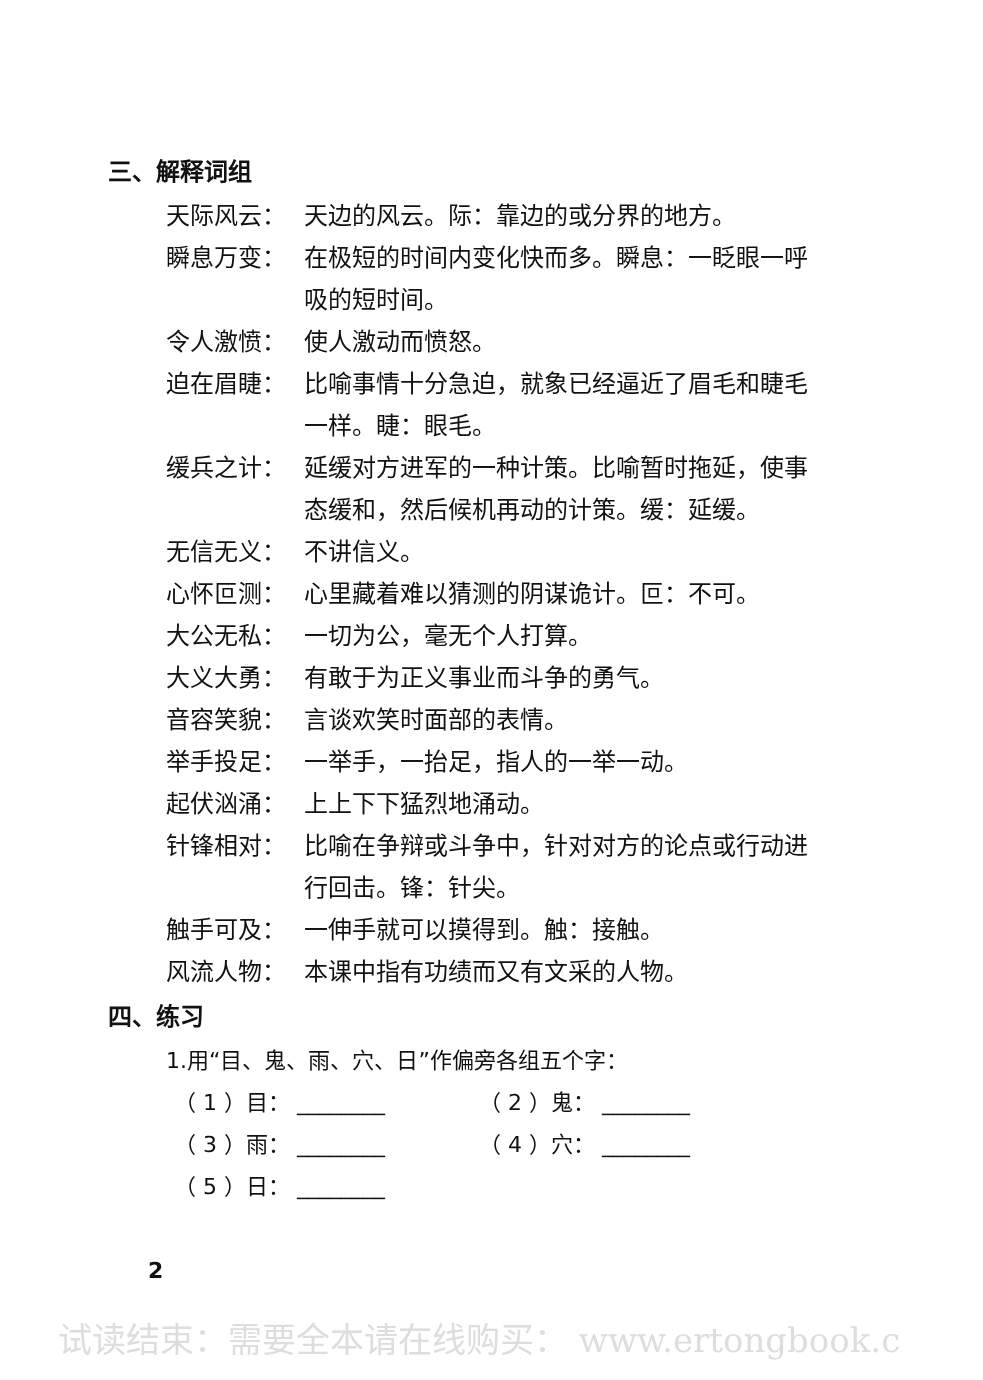三、解释词组
天际风云： 天边的风云。际：靠边的或分界的地方。
瞬息万变： 在极短的时间内变化快而多。瞬息：一眨眼一呼吸的短时间。
令人激愤： 使人激动而愤怒。
迫在眉睫： 比喻事情十分急迫，就象已经逼近了眉毛和睫毛一样。睫：眼毛。
缓兵之计： 延缓对方进军的一种计策。比喻暂时拖延，使事态缓和，然后候机再动的计策。缓：延缓。
无信无义： 不讲信义。
心怀叵测： 心里藏着难以猜测的阴谋诡计。叵：不可。
大公无私： 一切为公，毫无个人打算。
大义大勇： 有敢于为正义事业而斗争的勇气。
音容笑貌： 言谈欢笑时面部的表情。
举手投足： 一举手，一抬足，指人的一举一动。
起伏汹涌： 上上下下猛烈地涌动。
针锋相对： 比喻在争辩或斗争中，针对对方的论点或行动进行回击。锋：针尖。
触手可及： 一伸手就可以摸得到。触：接触。
风流人物： 本课中指有功绩而又有文采的人物。
四、练习
1.用“目、鬼、雨、穴、日”作偏旁各组五个字：
（ 1 ）目： ________ （ 2 ）鬼： ________
（ 3 ）雨： ________ （ 4 ）穴： ________
（ 5 ）日： ________
2
试读结束：需要全本请在线购买： www.ertongbook.c